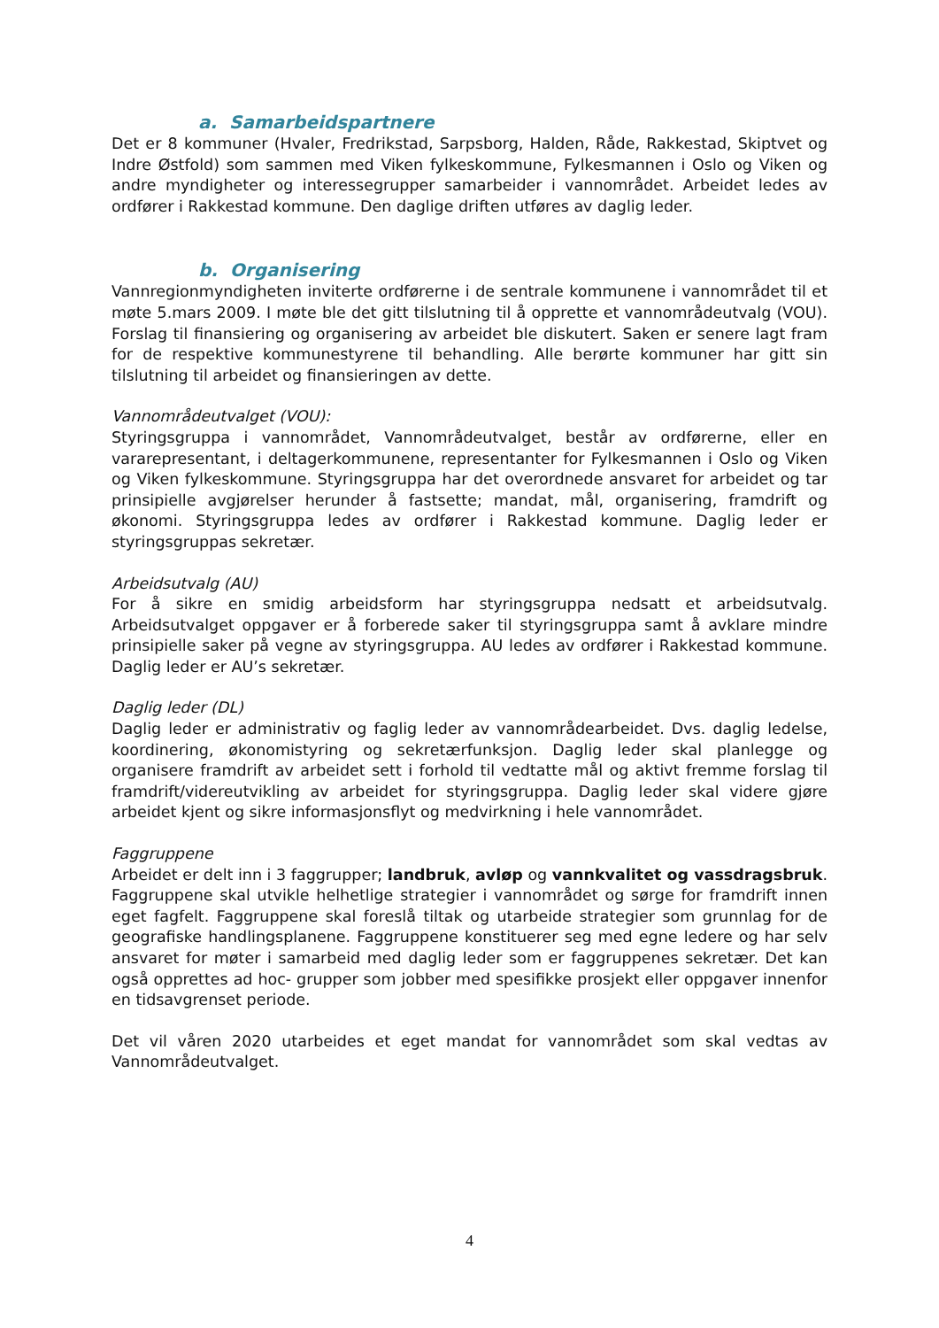a. Samarbeidspartnere
Det er 8 kommuner (Hvaler, Fredrikstad, Sarpsborg, Halden, Råde, Rakkestad, Skiptvet og Indre Østfold) som sammen med Viken fylkeskommune, Fylkesmannen i Oslo og Viken og andre myndigheter og interessegrupper samarbeider i vannområdet. Arbeidet ledes av ordfører i Rakkestad kommune. Den daglige driften utføres av daglig leder.
b. Organisering
Vannregionmyndigheten inviterte ordførerne i de sentrale kommunene i vannområdet til et møte 5.mars 2009. I møte ble det gitt tilslutning til å opprette et vannområdeutvalg (VOU). Forslag til finansiering og organisering av arbeidet ble diskutert. Saken er senere lagt fram for de respektive kommunestyrene til behandling. Alle berørte kommuner har gitt sin tilslutning til arbeidet og finansieringen av dette.
Vannområdeutvalget (VOU):
Styringsgruppa i vannområdet, Vannområdeutvalget, består av ordførerne, eller en vararepresentant, i deltagerkommunene, representanter for Fylkesmannen i Oslo og Viken og Viken fylkeskommune. Styringsgruppa har det overordnede ansvaret for arbeidet og tar prinsipielle avgjørelser herunder å fastsette; mandat, mål, organisering, framdrift og økonomi. Styringsgruppa ledes av ordfører i Rakkestad kommune. Daglig leder er styringsgruppas sekretær.
Arbeidsutvalg (AU)
For å sikre en smidig arbeidsform har styringsgruppa nedsatt et arbeidsutvalg. Arbeidsutvalget oppgaver er å forberede saker til styringsgruppa samt å avklare mindre prinsipielle saker på vegne av styringsgruppa. AU ledes av ordfører i Rakkestad kommune. Daglig leder er AU’s sekretær.
Daglig leder (DL)
Daglig leder er administrativ og faglig leder av vannområdearbeidet. Dvs. daglig ledelse, koordinering, økonomistyring og sekretærfunksjon. Daglig leder skal planlegge og organisere framdrift av arbeidet sett i forhold til vedtatte mål og aktivt fremme forslag til framdrift/videreutvikling av arbeidet for styringsgruppa. Daglig leder skal videre gjøre arbeidet kjent og sikre informasjonsflyt og medvirkning i hele vannområdet.
Faggruppene
Arbeidet er delt inn i 3 faggrupper; landbruk, avløp og vannkvalitet og vassdragsbruk. Faggruppene skal utvikle helhetlige strategier i vannområdet og sørge for framdrift innen eget fagfelt. Faggruppene skal foreslå tiltak og utarbeide strategier som grunnlag for de geografiske handlingsplanene. Faggruppene konstituerer seg med egne ledere og har selv ansvaret for møter i samarbeid med daglig leder som er faggruppenes sekretær. Det kan også opprettes ad hoc- grupper som jobber med spesifikke prosjekt eller oppgaver innenfor en tidsavgrenset periode.
Det vil våren 2020 utarbeides et eget mandat for vannområdet som skal vedtas av Vannområdeutvalget.
4